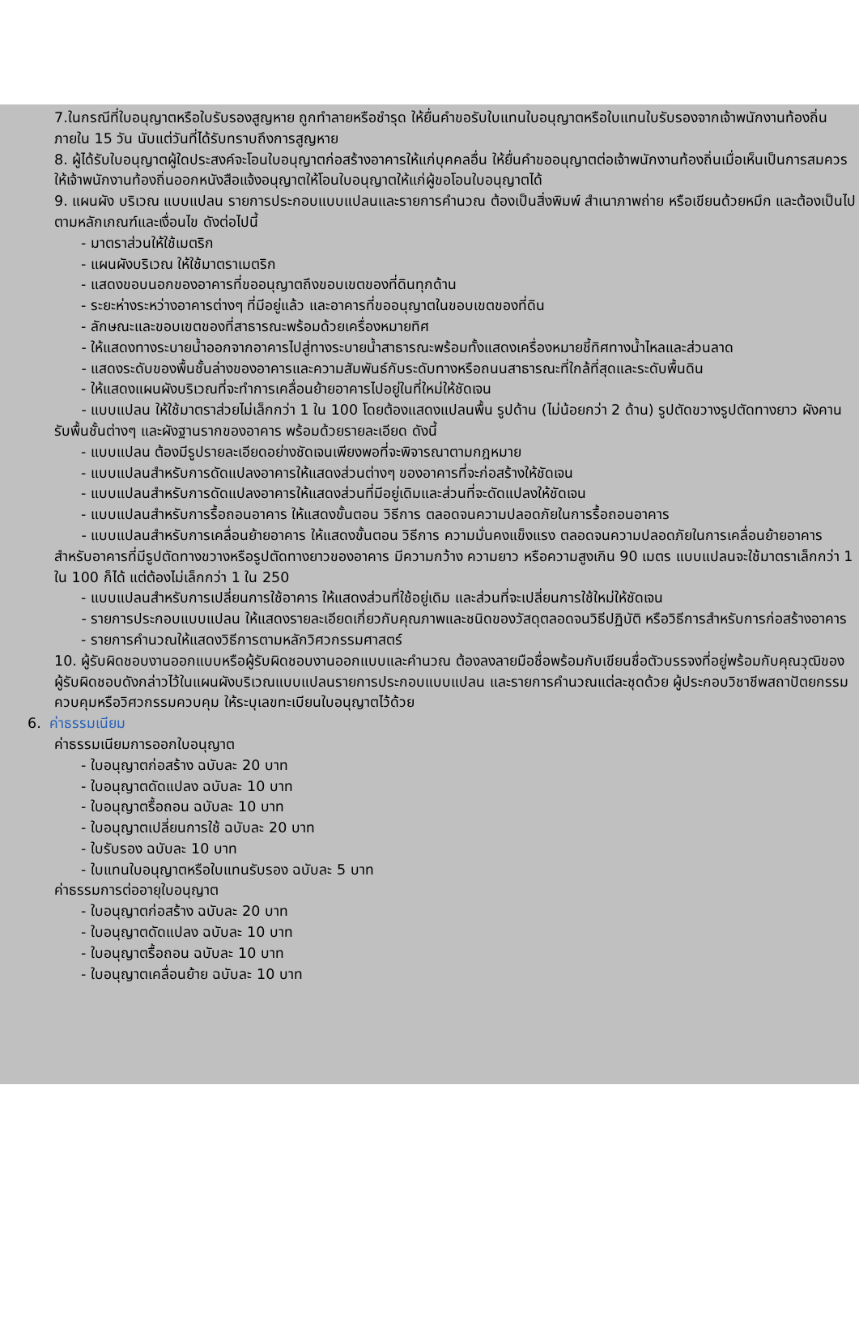7.ในกรณีที่ใบอนุญาตหรือใบรับรองสูญหาย ถูกทำลายหรือชำรุด ให้ยื่นคำขอรับใบแทนใบอนุญาตหรือใบแทนใบรับรองจากเจ้าพนักงานท้องถิ่นภายใน 15 วัน นับแต่วันที่ได้รับทราบถึงการสูญหาย
8. ผู้ได้รับใบอนุญาตผู้ใดประสงค์จะโอนใบอนุญาตก่อสร้างอาคารให้แก่บุคคลอื่น ให้ยื่นคำขออนุญาตต่อเจ้าพนักงานท้องถิ่นเมื่อเห็นเป็นการสมควรให้เจ้าพนักงานท้องถิ่นออกหนังสือแจ้งอนุญาตให้โอนใบอนุญาตให้แก่ผู้ขอโอนใบอนุญาตได้
9. แผนผัง บริเวณ แบบแปลน รายการประกอบแบบแปลนและรายการคำนวณ ต้องเป็นสิ่งพิมพ์ สำเนาภาพถ่าย หรือเขียนด้วยหมึก และต้องเป็นไปตามหลักเกณฑ์และเงื่อนไข ดังต่อไปนี้
- มาตราส่วนให้ใช้เมตริก
- แผนผังบริเวณ ให้ใช้มาตราเมตริก
- แสดงขอบนอกของอาคารที่ขออนุญาตถึงขอบเขตของที่ดินทุกด้าน
- ระยะห่างระหว่างอาคารต่างๆ ที่มีอยู่แล้ว และอาคารที่ขออนุญาตในขอบเขตของที่ดิน
- ลักษณะและขอบเขตของที่สาธารณะพร้อมด้วยเครื่องหมายทิศ
- ให้แสดงทางระบายน้ำออกจากอาคารไปสู่ทางระบายน้ำสาธารณะพร้อมทั้งแสดงเครื่องหมายชี้ทิศทางน้ำไหลและส่วนลาด
- แสดงระดับของพื้นชั้นล่างของอาคารและความสัมพันธ์กับระดับทางหรือถนนสาธารณะที่ใกล้ที่สุดและระดับพื้นดิน
- ให้แสดงแผนผังบริเวณที่จะทำการเคลื่อนย้ายอาคารไปอยู่ในที่ใหม่ให้ชัดเจน
- แบบแปลน ให้ใช้มาตราส่วยไม่เล็กกว่า 1 ใน 100 โดยต้องแสดงแปลนพื้น รูปด้าน (ไม่น้อยกว่า 2 ด้าน) รูปตัดขวางรูปตัดทางยาว ผังคานรับพื้นชั้นต่างๆ และผังฐานรากของอาคาร พร้อมด้วยรายละเอียด ดังนี้
- แบบแปลน ต้องมีรูปรายละเอียดอย่างชัดเจนเพียงพอที่จะพิจารณาตามกฎหมาย
- แบบแปลนสำหรับการดัดแปลงอาคารให้แสดงส่วนต่างๆ ของอาคารที่จะก่อสร้างให้ชัดเจน
- แบบแปลนสำหรับการดัดแปลงอาคารให้แสดงส่วนที่มีอยู่เดิมและส่วนที่จะดัดแปลงให้ชัดเจน
- แบบแปลนสำหรับการรื้อถอนอาคาร ให้แสดงขั้นตอน วิธีการ ตลอดจนความปลอดภัยในการรื้อถอนอาคาร
- แบบแปลนสำหรับการเคลื่อนย้ายอาคาร ให้แสดงขั้นตอน วิธีการ ความมั่นคงแข็งแรง ตลอดจนความปลอดภัยในการเคลื่อนย้ายอาคาร สำหรับอาคารที่มีรูปตัดทางขวางหรือรูปตัดทางยาวของอาคาร มีความกว้าง ความยาว หรือความสูงเกิน 90 เมตร แบบแปลนจะใช้มาตราเล็กกว่า 1 ใน 100 ก็ได้ แต่ต้องไม่เล็กกว่า 1 ใน 250
- แบบแปลนสำหรับการเปลี่ยนการใช้อาคาร ให้แสดงส่วนที่ใช้อยู่เดิม และส่วนที่จะเปลี่ยนการใช้ใหม่ให้ชัดเจน
- รายการประกอบแบบแปลน ให้แสดงรายละเอียดเกี่ยวกับคุณภาพและชนิดของวัสดุตลอดจนวิธีปฏิบัติ หรือวิธีการสำหรับการก่อสร้างอาคาร
- รายการคำนวณให้แสดงวิธีการตามหลักวิศวกรรมศาสตร์
10. ผู้รับผิดชอบงานออกแบบหรือผู้รับผิดชอบงานออกแบบและคำนวณ ต้องลงลายมือชื่อพร้อมกับเขียนชื่อตัวบรรจงที่อยู่พร้อมกับคุณวุฒิของผู้รับผิดชอบดังกล่าวไว้ในแผนผังบริเวณแบบแปลนรายการประกอบแบบแปลน และรายการคำนวณแต่ละชุดด้วย ผู้ประกอบวิชาชีพสถาปัตยกรรมควบคุมหรือวิศวกรรมควบคุม ให้ระบุเลขทะเบียนใบอนุญาตไว้ด้วย
6. ค่าธรรมเนียม
ค่าธรรมเนียมการออกใบอนุญาต
- ใบอนุญาตก่อสร้าง ฉบับละ 20 บาท
- ใบอนุญาตดัดแปลง ฉบับละ 10 บาท
- ใบอนุญาตรื้อถอน ฉบับละ 10 บาท
- ใบอนุญาตเปลี่ยนการใช้ ฉบับละ 20 บาท
- ใบรับรอง ฉบับละ 10 บาท
- ใบแทนใบอนุญาตหรือใบแทนรับรอง ฉบับละ 5 บาท
ค่าธรรมการต่ออายุใบอนุญาต
- ใบอนุญาตก่อสร้าง ฉบับละ 20 บาท
- ใบอนุญาตดัดแปลง ฉบับละ 10 บาท
- ใบอนุญาตรื้อถอน ฉบับละ 10 บาท
- ใบอนุญาตเคลื่อนย้าย ฉบับละ 10 บาท